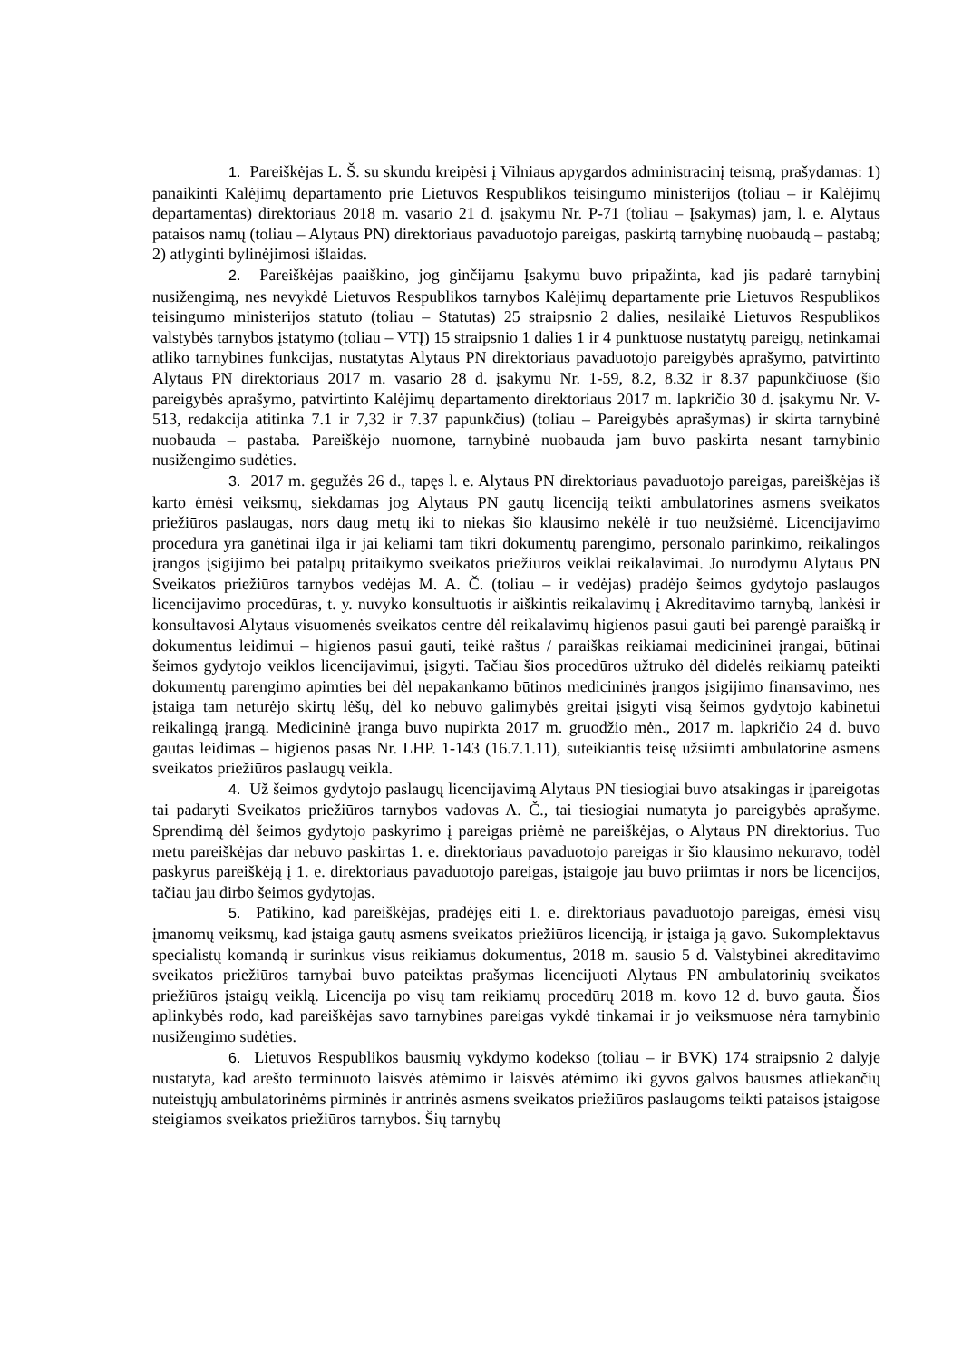1. Pareiškėjas L. Š. su skundu kreipėsi į Vilniaus apygardos administracinį teismą, prašydamas: 1) panaikinti Kalėjimų departamento prie Lietuvos Respublikos teisingumo ministerijos (toliau – ir Kalėjimų departamentas) direktoriaus 2018 m. vasario 21 d. įsakymu Nr. P-71 (toliau – Įsakymas) jam, l. e. Alytaus pataisos namų (toliau – Alytaus PN) direktoriaus pavaduotojo pareigas, paskirtą tarnybinę nuobaudą – pastabą; 2) atlyginti bylinėjimosi išlaidas.
2. Pareiškėjas paaiškino, jog ginčijamu Įsakymu buvo pripažinta, kad jis padarė tarnybinį nusižengimą, nes nevykdė Lietuvos Respublikos tarnybos Kalėjimų departamente prie Lietuvos Respublikos teisingumo ministerijos statuto (toliau – Statutas) 25 straipsnio 2 dalies, nesilaikė Lietuvos Respublikos valstybės tarnybos įstatymo (toliau – VTĮ) 15 straipsnio 1 dalies 1 ir 4 punktuose nustatytų pareigų, netinkamai atliko tarnybines funkcijas, nustatytas Alytaus PN direktoriaus pavaduotojo pareigybės aprašymo, patvirtinto Alytaus PN direktoriaus 2017 m. vasario 28 d. įsakymu Nr. 1-59, 8.2, 8.32 ir 8.37 papunkčiuose (šio pareigybės aprašymo, patvirtinto Kalėjimų departamento direktoriaus 2017 m. lapkričio 30 d. įsakymu Nr. V- 513, redakcija atitinka 7.1 ir 7,32 ir 7.37 papunkčius) (toliau – Pareigybės aprašymas) ir skirta tarnybinė nuobauda – pastaba. Pareiškėjo nuomone, tarnybinė nuobauda jam buvo paskirta nesant tarnybinio nusižengimo sudėties.
3. 2017 m. gegužės 26 d., tapęs l. e. Alytaus PN direktoriaus pavaduotojo pareigas, pareiškėjas iš karto ėmėsi veiksmų, siekdamas jog Alytaus PN gautų licenciją teikti ambulatorines asmens sveikatos priežiūros paslaugas, nors daug metų iki to niekas šio klausimo nekėlė ir tuo neužsiėmė. Licencijavimo procedūra yra ganėtinai ilga ir jai keliami tam tikri dokumentų parengimo, personalo parinkimo, reikalingos įrangos įsigijimo bei patalpų pritaikymo sveikatos priežiūros veiklai reikalavimai. Jo nurodymu Alytaus PN Sveikatos priežiūros tarnybos vedėjas M. A. Č. (toliau – ir vedėjas) pradėjo šeimos gydytojo paslaugos licencijavimo procedūras, t. y. nuvyko konsultuotis ir aiškintis reikalavimų į Akreditavimo tarnybą, lankėsi ir konsultavosi Alytaus visuomenės sveikatos centre dėl reikalavimų higienos pasui gauti bei parengė paraišką ir dokumentus leidimui – higienos pasui gauti, teikė raštus / paraiškas reikiamai medicininei įrangai, būtinai šeimos gydytojo veiklos licencijavimui, įsigyti. Tačiau šios procedūros užtruko dėl didelės reikiamų pateikti dokumentų parengimo apimties bei dėl nepakankamo būtinos medicininės įrangos įsigijimo finansavimo, nes įstaiga tam neturėjo skirtų lėšų, dėl ko nebuvo galimybės greitai įsigyti visą šeimos gydytojo kabinetui reikalingą įrangą. Medicininė įranga buvo nupirkta 2017 m. gruodžio mėn., 2017 m. lapkričio 24 d. buvo gautas leidimas – higienos pasas Nr. LHP. 1-143 (16.7.1.11), suteikiantis teisę užsiimti ambulatorine asmens sveikatos priežiūros paslaugų veikla.
4. Už šeimos gydytojo paslaugų licencijavimą Alytaus PN tiesiogiai buvo atsakingas ir įpareigotas tai padaryti Sveikatos priežiūros tarnybos vadovas A. Č., tai tiesiogiai numatyta jo pareigybės aprašyme. Sprendimą dėl šeimos gydytojo paskyrimo į pareigas priėmė ne pareiškėjas, o Alytaus PN direktorius. Tuo metu pareiškėjas dar nebuvo paskirtas 1. e. direktoriaus pavaduotojo pareigas ir šio klausimo nekuravo, todėl paskyrus pareiškėją į 1. e. direktoriaus pavaduotojo pareigas, įstaigoje jau buvo priimtas ir nors be licencijos, tačiau jau dirbo šeimos gydytojas.
5. Patikino, kad pareiškėjas, pradėjęs eiti 1. e. direktoriaus pavaduotojo pareigas, ėmėsi visų įmanomų veiksmų, kad įstaiga gautų asmens sveikatos priežiūros licenciją, ir įstaiga ją gavo. Sukomplektavus specialistų komandą ir surinkus visus reikiamus dokumentus, 2018 m. sausio 5 d. Valstybinei akreditavimo sveikatos priežiūros tarnybai buvo pateiktas prašymas licencijuoti Alytaus PN ambulatorinių sveikatos priežiūros įstaigų veiklą. Licencija po visų tam reikiamų procedūrų 2018 m. kovo 12 d. buvo gauta. Šios aplinkybės rodo, kad pareiškėjas savo tarnybines pareigas vykdė tinkamai ir jo veiksmuose nėra tarnybinio nusižengimo sudėties.
6. Lietuvos Respublikos bausmių vykdymo kodekso (toliau – ir BVK) 174 straipsnio 2 dalyje nustatyta, kad arešto terminuoto laisvės atėmimo ir laisvės atėmimo iki gyvos galvos bausmes atliekančių nuteistųjų ambulatorinėms pirminės ir antrinės asmens sveikatos priežiūros paslaugoms teikti pataisos įstaigose steigiamos sveikatos priežiūros tarnybos. Šių tarnybų